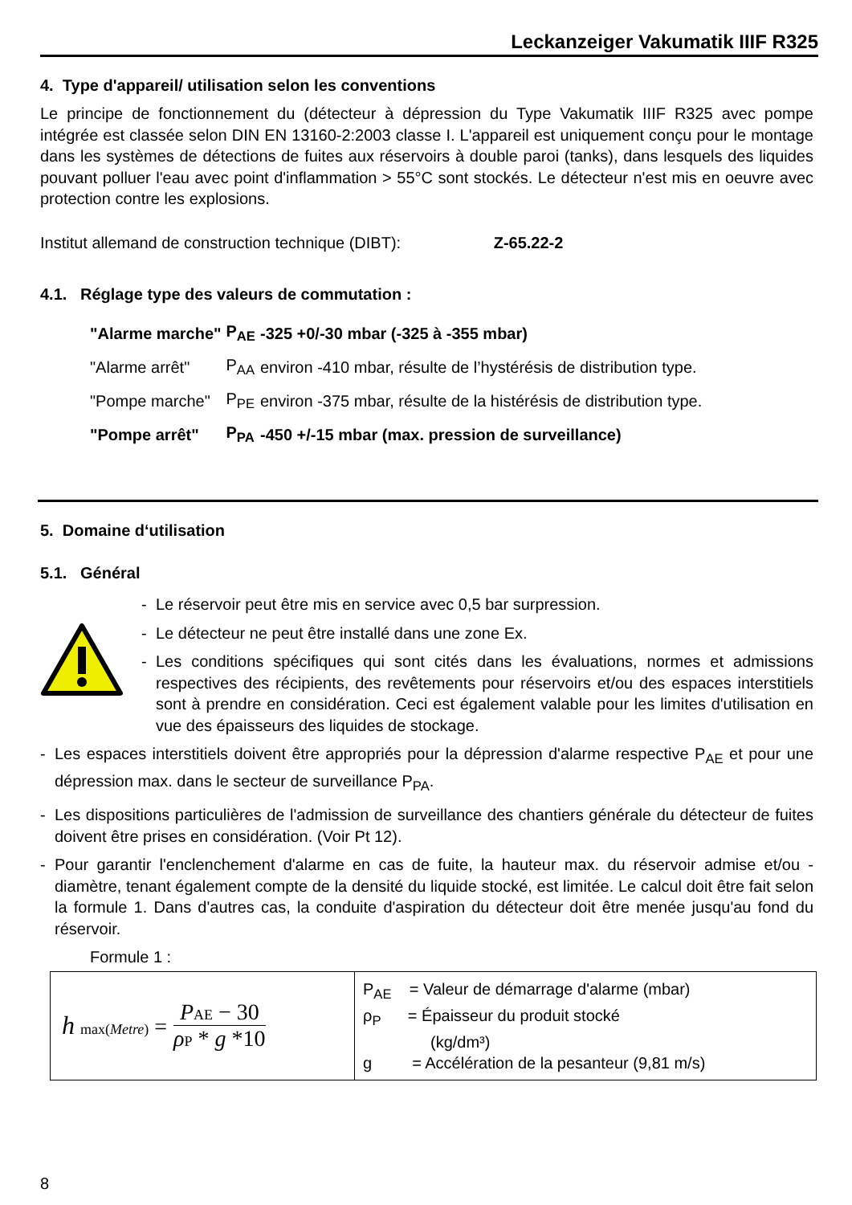Leckanzeiger Vakumatik IIIF R325
4. Type d'appareil/ utilisation selon les conventions
Le principe de fonctionnement du (détecteur à dépression du Type Vakumatik IIIF R325 avec pompe intégrée est classée selon DIN EN 13160-2:2003 classe I. L'appareil est uniquement conçu pour le montage dans les systèmes de détections de fuites aux réservoirs à double paroi (tanks), dans lesquels des liquides pouvant polluer l'eau avec point d'inflammation > 55°C sont stockés. Le détecteur n'est mis en oeuvre avec protection contre les explosions.
Institut allemand de construction technique (DIBT): Z-65.22-2
4.1. Réglage type des valeurs de commutation :
| "Alarme marche" | P<sub>AE</sub> | -325 +0/-30 mbar (-325 à -355 mbar) |
| "Alarme arrêt" | P<sub>AA</sub> | environ -410 mbar, résulte de l’hystérésis de distribution type. |
| "Pompe marche" | P<sub>PE</sub> | environ -375 mbar, résulte de la histérésis de distribution type. |
| "Pompe arrêt" | P<sub>PA</sub> | -450 +/-15 mbar (max. pression de surveillance) |
5. Domaine d‘utilisation
5.1. Général
- Le réservoir peut être mis en service avec 0,5 bar surpression.
- Le détecteur ne peut être installé dans une zone Ex.
- Les conditions spécifiques qui sont cités dans les évaluations, normes et admissions respectives des récipients, des revêtements pour réservoirs et/ou des espaces interstitiels sont à prendre en considération. Ceci est également valable pour les limites d'utilisation en vue des épaisseurs des liquides de stockage.
- Les espaces interstitiels doivent être appropriés pour la dépression d'alarme respective P<sub>AE</sub> et pour une dépression max. dans le secteur de surveillance P<sub>PA</sub>.
- Les dispositions particulières de l'admission de surveillance des chantiers générale du détecteur de fuites doivent être prises en considération. (Voir Pt 12).
- Pour garantir l'enclenchement d'alarme en cas de fuite, la hauteur max. du réservoir admise et/ou - diamètre, tenant également compte de la densité du liquide stocké, est limitée. Le calcul doit être fait selon la formule 1. Dans d'autres cas, la conduite d'aspiration du détecteur doit être menée jusqu'au fond du réservoir.
Formule 1 :
| h max( Metre ) = P AE − 30 ρ P * g *10 | P<sub>AE</sub> = Valeur de démarrage d'alarme (mbar) ρ<sub>P</sub> = Épaisseur du produit stocké (kg/dm³) g = Accélération de la pesanteur (9,81 m/s) |
8